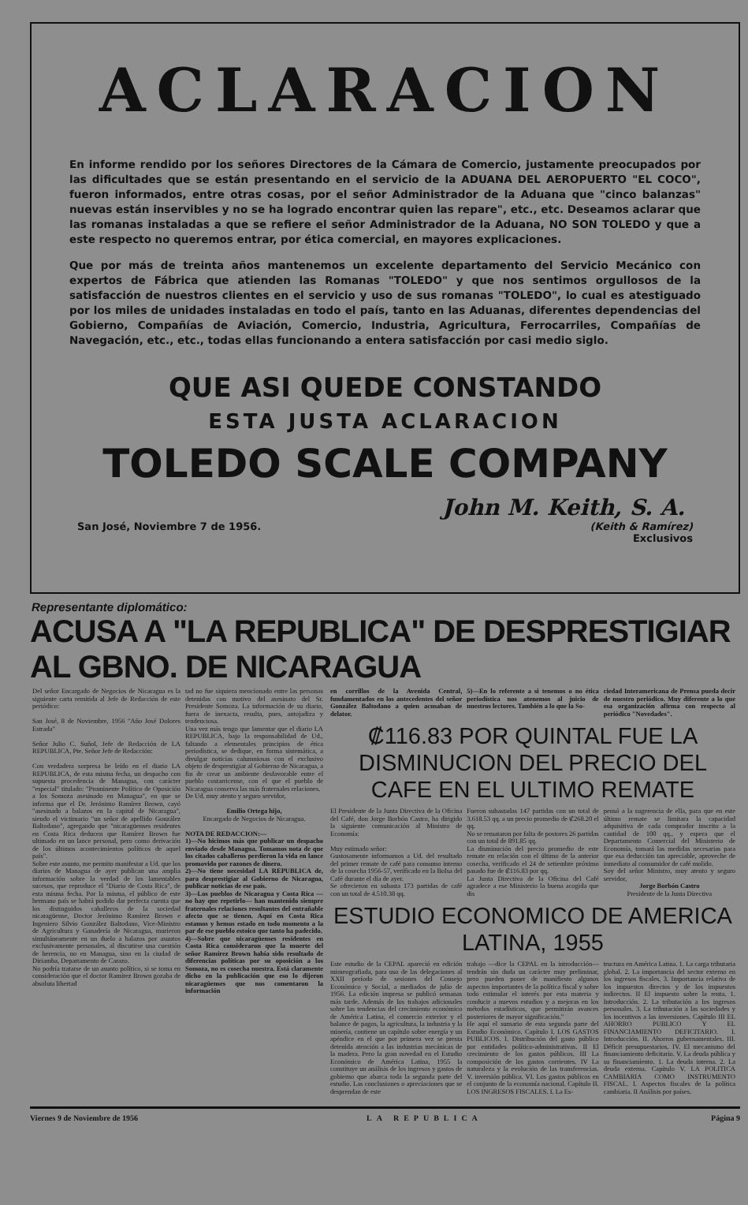ACLARACION
En informe rendido por los señores Directores de la Cámara de Comercio, justamente preocupados por las dificultades que se están presentando en el servicio de la ADUANA DEL AEROPUERTO "EL COCO", fueron informados, entre otras cosas, por el señor Administrador de la Aduana que "cinco balanzas" nuevas están inservibles y no se ha logrado encontrar quien las repare", etc., etc. Deseamos aclarar que las romanas instaladas a que se refiere el señor Administrador de la Aduana, NO SON TOLEDO y que a este respecto no queremos entrar, por ética comercial, en mayores explicaciones.
Que por más de treinta años mantenemos un excelente departamento del Servicio Mecánico con expertos de Fábrica que atienden las Romanas "TOLEDO" y que nos sentimos orgullosos de la satisfacción de nuestros clientes en el servicio y uso de sus romanas "TOLEDO", lo cual es atestiguado por los miles de unidades instaladas en todo el país, tanto en las Aduanas, diferentes dependencias del Gobierno, Compañías de Aviación, Comercio, Industria, Agricultura, Ferrocarriles, Compañías de Navegación, etc., etc., todas ellas funcionando a entera satisfacción por casi medio siglo.
QUE ASI QUEDE CONSTANDO
ESTA JUSTA ACLARACION
TOLEDO SCALE COMPANY
John M. Keith, S. A.
San José, Noviembre 7 de 1956. (Keith & Ramírez)
Exclusivos
Representante diplomático:
ACUSA A "LA REPUBLICA" DE DESPRESTIGIAR AL GBNO. DE NICARAGUA
Del señor Encargado de Negocios de Nicaragua es la siguiente carta remitida al Jefe de Redacción de este periódico:
San José, 8 de Noviembre, 1956 "Año José Dolores Estrada"
Señor Julio C. Suñol, Jefe de Redacción de LA REPUBLICA, Pte. Señor Jefe de Redacción:
Con verdadera sorpresa he leído en el diario LA REPUBLICA, de esta misma fecha, un despacho con supuesta procedencia de Managua, con carácter "especial" titulado: "Prominente Político de Oposición a los Somoza asesinado en Managua", en que se informa que el Dr. Jerónimo Ramírez Brown, cayó "asesinado a balazos en la capital de Nicaragua", siendo el victimario "un señor de apellido González Baltodano", agregando que "nicaragüenses residentes en Costa Rica deducen que Ramírez Brown fue ultimado en un lance personal, pero como derivación de los últimos acontecimientos políticos de aquel país".
Sobre este asunto, me permito manifestar a Ud. que los diarios de Managua de ayer publican una amplia información sobre la verdad de los lamentables sucesos, que reproduce el "Diario de Costa Rica", de esta misma fecha. Por la misma, el público de este hermano país se habrá podido dar perfecta cuenta que los distinguidos caballeros de la sociedad nicaragüense, Doctor Jerónimo Ramírez Brown e Ingeniero Silvio González Baltodano, Vice-Ministro de Agricultura y Ganadería de Nicaragua, murieron simultáneamente en un duelo a balazos por asuntos exclusivamente personales, al discutirse una cuestión de herencia, no en Managua, sino en la ciudad de Diriamba, Departamento de Carazo.
No podría tratarse de un asunto político, si se toma en consideración que el doctor Ramírez Brown gozaba de absoluta libertad
tad no fue siquiera mencionado entre las personas detenidas con motivo del asesinato del Sr. Presidente Somoza. La información de su diario, fuera de inexacta, resulta, pues, antojadiza y tendenciosa.
Una vez más tengo que lamentar que el diario LA REPUBLICA, bajo la responsabilidad de Ud., faltando a elementales principios de ética periodística, se dedique, en forma sistemática, a divulgar noticias calumniosas con el exclusivo objeto de desprestigiar al Gobierno de Nicaragua, a fin de crear un ambiente desfavorable entre el pueblo costarricense, con el que el pueblo de Nicaragua conserva las más fraternales relaciones.
De Ud. muy atento y seguro servidor,
Emilio Ortega hijo,
Encargado de Negocios de Nicaragua.
NOTA DE REDACCION:—
1)—No hicimos más que publicar un despacho enviado desde Managua. Tomamos nota de que los citados caballeros perdieron la vida en lance promovido por razones de dinero.
2)—No tiene necesidad LA REPUBLICA de, para desprestigiar al Gobierno de Nicaragua, publicar noticias de ese país.
3)—Los pueblos de Nicaragua y Costa Rica — no hay que repetirlo— han mantenido siempre fraternales relaciones resultantes del entrañable afecto que se tienen. Aquí en Costa Rica estamos y hemos estado en todo momento a la par de ese pueblo estoico que tanto ha padecido.
4)—Sobre que nicaragüenses residentes en Costa Rica consideraron que la muerte del señor Ramírez Brown había sido resultado de diferencias políticas por su oposición a los Somoza, no es cosecha nuestra. Está claramente dicho en la publicación que eso lo dijeron nicaragüenses que nos comentaron la información
en corrillos de la Avenida Central, fundamentados en los antecedentes del señor González Baltodano a quien acusaban de delator.
5)—En lo referente a si tenemos o no ética periodística nos atenemos al juicio de nuestros lectores. También a lo que la So-
ciedad Interamericana de Prensa pueda decir de nuestro periódico. Muy diferente a lo que esa organización afirma con respecto al periódico "Novedades".
₡116.83 POR QUINTAL FUE LA DISMINUCION DEL PRECIO DEL CAFE EN EL ULTIMO REMATE
El Presidente de la Junta Directiva de la Oficina del Café, don Jorge Borbón Castro, ha dirigido la siguiente comunicación al Ministro de Economía:
Muy estimado señor:
Gustosamente informamos a Ud. del resultado del primer remate de café para consumo interno de la cosecha 1956-57, verificado en la Bolsa del Café durante el día de ayer.
Se ofrecieron en subasta 173 partidas de café con un total de 4.510.38 qq.
Fueron subastadas 147 partidas con un total de 3.618.53 qq. a un precio promedio de ₡268.20 el qq.
No se remataron por falta de postores 26 partidas con un total de 891.85 qq.
La disminución del precio promedio de este remate en relación con el último de la anterior cosecha, verificado el 24 de setiembre próximo pasado fue de ₡116.83 por qq.
La Junta Directiva de la Oficina del Café agradece a ese Ministerio la buena acogida que dis
pensó a la sugerencia de ella, para que en este último remate se limitara la capacidad adquisitiva de cada comprador inscrito a la cantidad de 100 qq., y espera que el Departamento Comercial del Ministerio de Economía, tomará las medidas necesarias para que esa deducción tan apreciable, aproveche de inmediato al consumidor de café molido.
Soy del señor Ministro, muy atento y seguro servidor,
Jorge Borbón Castro
Presidente de la Junta Directiva
ESTUDIO ECONOMICO DE AMERICA LATINA, 1955
Este estudio de la CEPAL apareció en edición mimeografiada, para uso de las delegaciones al XXII período de sesiones del Consejo Económico y Social, a mediados de julio de 1956. La edición impresa se publicó semanas más tarde. Además de los trabajos adicionales sobre las tendencias del crecimiento económico de América Latina, el comercio exterior y el balance de pagos, la agricultura, la industria y la minería, contiene un capítulo sobre energía y un apéndice en el que por primera vez se presta detenida atención a las industrias mecánicas de la madera. Pero la gran novedad en el Estudio Económico de América Latina, 1955 la constituye un análisis de los ingresos y gastos de gobierno que abarca toda la segunda parte del estudio. Las conclusiones o apreciaciones que se desprendan de este
trabajo —dice la CEPAL en la introducción— tendrán sin duda un carácter muy preliminar, pero pueden poner de manifiesto algunos aspectos importantes de la política fiscal y sobre todo estimular el interés por esta materia y conducir a nuevos estudios y a mejoras en los métodos estadísticos, que permitirán avances posteriores de mayor significación."
He aquí el sumario de esta segunda parte del Estudio Económico. Capítulo I. LOS GASTOS PUBLICOS. I. Distribución del gasto público por entidades político-administrativas. II El crecimiento de los gastos públicos. III La composición de los gastos corrientes. IV La naturaleza y la evolución de las transferencias. V. inversión pública. VI. Los gastos públicos en el conjunto de la economía nacional. Capítulo II. LOS INGRESOS FISCALES. I. La Es-
tructura en América Latina. 1. La carga tributaria global. 2. La importancia del sector externo en los ingresos fiscales. 3. Importancia relativa de los impuestos directos y de los impuestos indirectos. II El impuesto sobre la renta. 1. Introducción. 2. La tributación a los ingresos personales. 3. La tributación a las sociedades y los incentivos a las inversiones. Capítulo III EL AHORRO PUBLICO Y EL FINANCIAMIENTO DEFICITARIO. I. Introducción. II. Ahorros gubernamentales. III. Déficit presupuestarios. IV. El mecanismo del financiamiento deficitario. V. La deuda pública y su financiamiento. 1. La deuda interna. 2. La deuda externa. Capítulo V. LA POLITICA CAMBIARIA COMO INSTRUMENTO FISCAL. I. Aspectos fiscales de la política cambiaria. II Análisis por países.
Viernes 9 de Noviembre de 1956 LA REPUBLICA Página 9